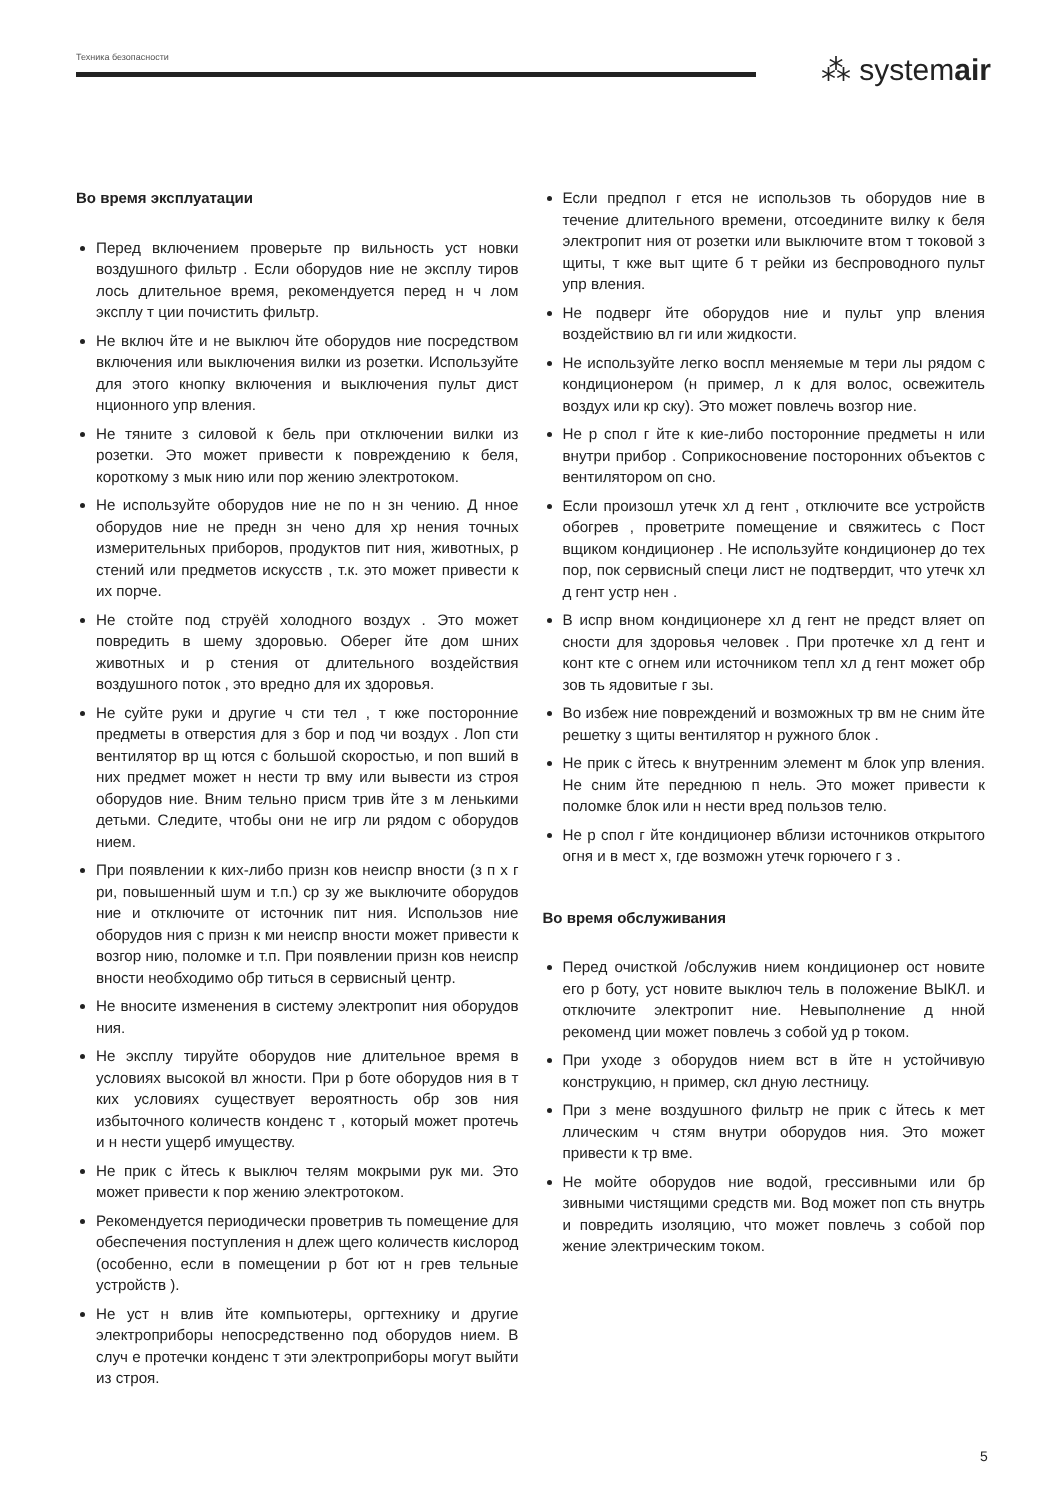Техника безопасности
⁂ systemair
Во время эксплуатации
Перед включением проверьте пр вильность уст новки воздушного фильтр . Если оборудов ние не эксплу тиров лось длительное время, рекомендуется перед н ч лом эксплу т ции почистить фильтр.
Не включ йте и не выключ йте оборудов ние посредством включения или выключения вилки из розетки. Используйте для этого кнопку включения и выключения пульт дист нционного упр вления.
Не тяните з силовой к бель при отключении вилки из розетки. Это может привести к повреждению к беля, короткому з мык нию или пор жению электротоком.
Не используйте оборудов ние не по н зн чению. Д нное оборудов ние не предн зн чено для хр нения точных измерительных приборов, продуктов пит ния, животных, р стений или предметов искусств , т.к. это может привести к их порче.
Не стойте под струёй холодного воздух . Это может повредить в шему здоровью. Оберег йте дом шних животных и р стения от длительного воздействия воздушного поток , это вредно для их здоровья.
Не суйте руки и другие ч сти тел , т кже посторонние предметы в отверстия для з бор и под чи воздух . Лоп сти вентилятор вр щ ются с большой скоростью, и поп вший в них предмет может н нести тр вму или вывести из строя оборудов ние. Вним тельно присм трив йте з м ленькими детьми. Следите, чтобы они не игр ли рядом с оборудов нием.
При появлении к ких-либо призн ков неиспр вности (з п х г ри, повышенный шум и т.п.) ср зу же выключите оборудов ние и отключите от источник пит ния. Использов ние оборудов ния с призн к ми неиспр вности может привести к возгор нию, поломке и т.п. При появлении призн ков неиспр вности необходимо обр титься в сервисный центр.
Не вносите изменения в систему электропит ния оборудов ния.
Не эксплу тируйте оборудов ние длительное время в условиях высокой вл жности. При р боте оборудов ния в т ких условиях существует вероятность обр зов ния избыточного количеств конденс т , который может протечь и н нести ущерб имуществу.
Не прик с йтесь к выключ телям мокрыми рук ми. Это может привести к пор жению электротоком.
Рекомендуется периодически проветрив ть помещение для обеспечения поступления н длеж щего количеств кислород (особенно, если в помещении р бот ют н грев тельные устройств ).
Не уст н влив йте компьютеры, оргтехнику и другие электроприборы непосредственно под оборудов нием. В случ е протечки конденс т эти электроприборы могут выйти из строя.
Если предпол г ется не использов ть оборудов ние в течение длительного времени, отсоедините вилку к беля электропит ния от розетки или выключите втом т токовой з щиты, т кже выт щите б т рейки из беспроводного пульт упр вления.
Не подверг йте оборудов ние и пульт упр вления воздействию вл ги или жидкости.
Не используйте легко воспл меняемые м тери лы рядом с кондиционером (н пример, л к для волос, освежитель воздух или кр ску). Это может повлечь возгор ние.
Не р спол г йте к кие-либо посторонние предметы н или внутри прибор . Соприкосновение посторонних объектов с вентилятором оп сно.
Если произошл утечк хл д гент , отключите все устройств обогрев , проветрите помещение и свяжитесь с Пост вщиком кондиционер . Не используйте кондиционер до тех пор, пок сервисный специ лист не подтвердит, что утечк хл д гент устр нен .
В испр вном кондиционере хл д гент не предст вляет оп сности для здоровья человек . При протечке хл д гент и конт кте с огнем или источником тепл хл д гент может обр зов ть ядовитые г зы.
Во избеж ние повреждений и возможных тр вм не сним йте решетку з щиты вентилятор н ружного блок .
Не прик с йтесь к внутренним элемент м блок упр вления. Не сним йте переднюю п нель. Это может привести к поломке блок или н нести вред пользов телю.
Не р спол г йте кондиционер вблизи источников открытого огня и в мест х, где возможн утечк горючего г з .
Во время обслуживания
Перед очисткой /обслужив нием кондиционер ост новите его р боту, уст новите выключ тель в положение ВЫКЛ. и отключите электропит ние. Невыполнение д нной рекоменд ции может повлечь з собой уд р током.
При уходе з оборудов нием вст в йте н устойчивую конструкцию, н пример, скл дную лестницу.
При з мене воздушного фильтр не прик с йтесь к мет ллическим ч стям внутри оборудов ния. Это может привести к тр вме.
Не мойте оборудов ние водой, грессивными или бр зивными чистящими средств ми. Вод может поп сть внутрь и повредить изоляцию, что может повлечь з собой пор жение электрическим током.
5